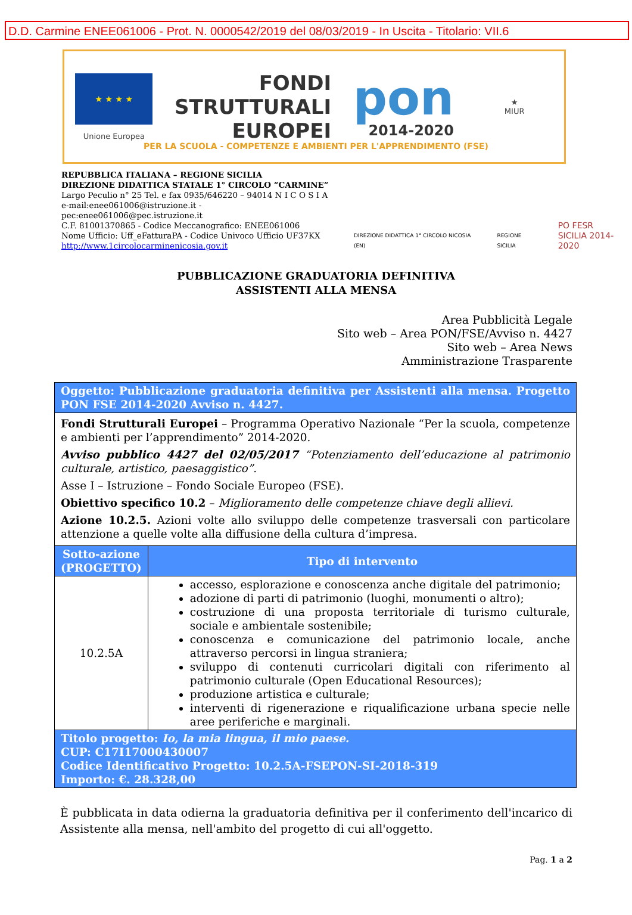D.D. Carmine ENEE061006 - Prot. N. 0000542/2019 del 08/03/2019 - In Uscita - Titolario: VII.6
★ ★ ★ ★
Unione Europea
FONDI
STRUTTURALI
EUROPEI
pon
2014-2020
★
MIUR
PER LA SCUOLA - COMPETENZE E AMBIENTI PER L'APPRENDIMENTO (FSE)
REPUBBLICA ITALIANA – REGIONE SICILIA
DIREZIONE DIDATTICA STATALE 1° CIRCOLO “CARMINE”
Largo Peculio n° 25 Tel. e fax 0935/646220 – 94014 N I C O S I A
e-mail:enee061006@istruzione.it - pec:enee061006@pec.istruzione.it
C.F. 81001370865 - Codice Meccanografico: ENEE061006
Nome Ufficio: Uff_eFatturaPA - Codice Univoco Ufficio UF37KX
http://www.1circolocarminenicosia.gov.it
DIREZIONE DIDATTICA 1° CIRCOLO NICOSIA (EN)
REGIONE SICILIA
PO FESR
SICILIA 2014-2020
PUBBLICAZIONE GRADUATORIA DEFINITIVA
ASSISTENTI ALLA MENSA
Area Pubblicità Legale
Sito web – Area PON/FSE/Avviso n. 4427
Sito web – Area News
Amministrazione Trasparente
| Oggetto: Pubblicazione graduatoria definitiva per Assistenti alla mensa. Progetto PON FSE 2014-2020 Avviso n. 4427. | |
| Fondi Strutturali Europei – Programma Operativo Nazionale “Per la scuola, competenze e ambienti per l’apprendimento” 2014-2020. Avviso pubblico 4427 del 02/05/2017 “Potenziamento dell’educazione al patrimonio culturale, artistico, paesaggistico”. Asse I – Istruzione – Fondo Sociale Europeo (FSE). Obiettivo specifico 10.2 – Miglioramento delle competenze chiave degli allievi. Azione 10.2.5. Azioni volte allo sviluppo delle competenze trasversali con particolare attenzione a quelle volte alla diffusione della cultura d’impresa. | |
| Sotto-azione (PROGETTO) | Tipo di intervento |
| 10.2.5A | accesso, esplorazione e conoscenza anche digitale del patrimonio; adozione di parti di patrimonio (luoghi, monumenti o altro); costruzione di una proposta territoriale di turismo culturale, sociale e ambientale sostenibile; conoscenza e comunicazione del patrimonio locale, anche attraverso percorsi in lingua straniera; sviluppo di contenuti curricolari digitali con riferimento al patrimonio culturale (Open Educational Resources); produzione artistica e culturale; interventi di rigenerazione e riqualificazione urbana specie nelle aree periferiche e marginali. |
| Titolo progetto: Io, la mia lingua, il mio paese. CUP: C17I17000430007 Codice Identificativo Progetto: 10.2.5A-FSEPON-SI-2018-319 Importo: €. 28.328,00 | |
È pubblicata in data odierna la graduatoria definitiva per il conferimento dell'incarico di Assistente alla mensa, nell'ambito del progetto di cui all'oggetto.
Pag. 1 a 2